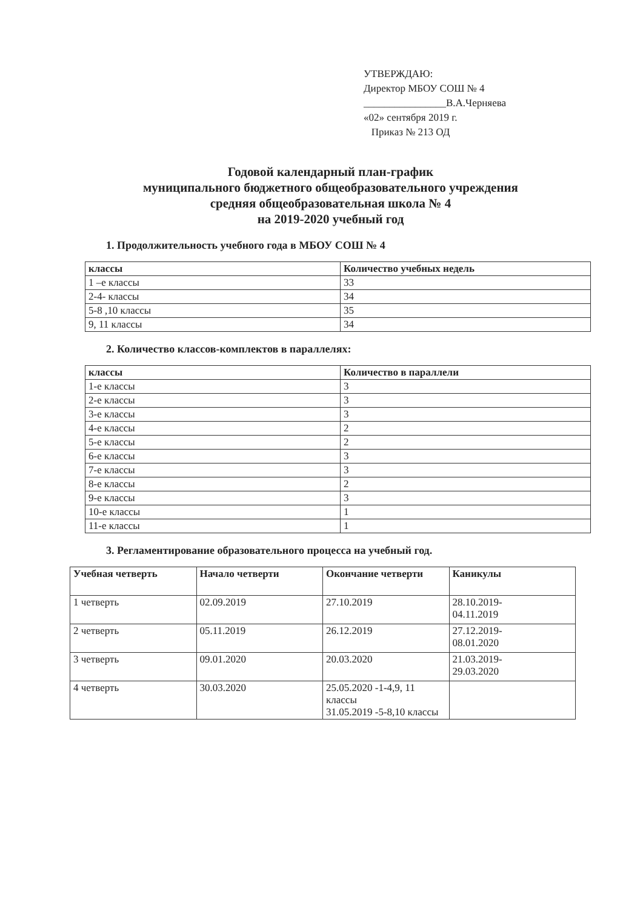УТВЕРЖДАЮ:
Директор МБОУ СОШ № 4
________________В.А.Черняева
«02» сентября 2019 г.
Приказ № 213 ОД
Годовой календарный план-график
муниципального бюджетного общеобразовательного учреждения
средняя общеобразовательная школа № 4
на 2019-2020 учебный год
1. Продолжительность учебного года в МБОУ СОШ № 4
| классы | Количество учебных недель |
| --- | --- |
| 1 –е классы | 33 |
| 2-4- классы | 34 |
| 5-8 ,10 классы | 35 |
| 9, 11 классы | 34 |
2. Количество классов-комплектов в параллелях:
| классы | Количество в параллели |
| --- | --- |
| 1-е классы | 3 |
| 2-е классы | 3 |
| 3-е классы | 3 |
| 4-е классы | 2 |
| 5-е классы | 2 |
| 6-е классы | 3 |
| 7-е классы | 3 |
| 8-е классы | 2 |
| 9-е классы | 3 |
| 10-е классы | 1 |
| 11-е классы | 1 |
3. Регламентирование образовательного процесса на учебный год.
| Учебная четверть | Начало четверти | Окончание четверти | Каникулы |
| --- | --- | --- | --- |
| 1 четверть | 02.09.2019 | 27.10.2019 | 28.10.2019- 04.11.2019 |
| 2 четверть | 05.11.2019 | 26.12.2019 | 27.12.2019- 08.01.2020 |
| 3 четверть | 09.01.2020 | 20.03.2020 | 21.03.2019- 29.03.2020 |
| 4 четверть | 30.03.2020 | 25.05.2020 -1-4,9, 11 классы 31.05.2019 -5-8,10 классы | |